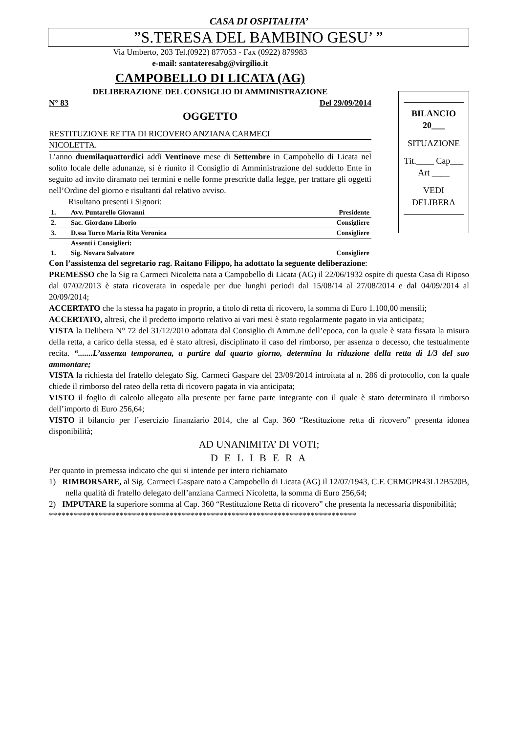CASA DI OSPITALITA’
”S.TERESA DEL BAMBINO GESU’ ”
Via Umberto, 203 Tel.(0922) 877053 - Fax (0922) 879983
e-mail: santateresabg@virgilio.it
CAMPOBELLO DI LICATA (AG)
DELIBERAZIONE DEL CONSIGLIO DI AMMINISTRAZIONE
N° 83 Del 29/09/2014
OGGETTO
RESTITUZIONE RETTA DI RICOVERO ANZIANA CARMECI
NICOLETTA.
L’anno duemilaquattordici addì Ventinove mese di Settembre in Campobello di Licata nel solito locale delle adunanze, si è riunito il Consiglio di Amministrazione del suddetto Ente in seguito ad invito diramato nei termini e nelle forme prescritte dalla legge, per trattare gli oggetti nell’Ordine del giorno e risultanti dal relativo avviso.
Risultano presenti i Signori:
| 1. | Avv. Puntarello Giovanni | Presidente |
| 2. | Sac. Giordano Liborio | Consigliere |
| 3. | D.ssa Turco Maria Rita Veronica | Consigliere |
| | Assenti i Consiglieri: | |
| 1. | Sig. Novara Salvatore | Consigliere |
BILANCIO 20___
SITUAZIONE
Tit.____ Cap___ Art ____
VEDI DELIBERA
Con l’assistenza del segretario rag. Raitano Filippo, ha adottato la seguente deliberazione:
PREMESSO che la Sig ra Carmeci Nicoletta nata a Campobello di Licata (AG) il 22/06/1932 ospite di questa Casa di Riposo dal 07/02/2013 è stata ricoverata in ospedale per due lunghi periodi dal 15/08/14 al 27/08/2014 e dal 04/09/2014 al 20/09/2014;
ACCERTATO che la stessa ha pagato in proprio, a titolo di retta di ricovero, la somma di Euro 1.100,00 mensili;
ACCERTATO, altresì, che il predetto importo relativo ai vari mesi è stato regolarmente pagato in via anticipata;
VISTA la Delibera N° 72 del 31/12/2010 adottata dal Consiglio di Amm.ne dell’epoca, con la quale è stata fissata la misura della retta, a carico della stessa, ed è stato altresì, disciplinato il caso del rimborso, per assenza o decesso, che testualmente recita. “.......L’assenza temporanea, a partire dal quarto giorno, determina la riduzione della retta di 1/3 del suo ammontare;
VISTA la richiesta del fratello delegato Sig. Carmeci Gaspare del 23/09/2014 introitata al n. 286 di protocollo, con la quale chiede il rimborso del rateo della retta di ricovero pagata in via anticipata;
VISTO il foglio di calcolo allegato alla presente per farne parte integrante con il quale è stato determinato il rimborso dell’importo di Euro 256,64;
VISTO il bilancio per l’esercizio finanziario 2014, che al Cap. 360 “Restituzione retta di ricovero” presenta idonea disponibilità;
AD UNANIMITA’ DI VOTI;
D E L I B E R A
Per quanto in premessa indicato che qui si intende per intero richiamato
1) RIMBORSARE, al Sig. Carmeci Gaspare nato a Campobello di Licata (AG) il 12/07/1943, C.F. CRMGPR43L12B520B, nella qualità di fratello delegato dell’anziana Carmeci Nicoletta, la somma di Euro 256,64;
2) IMPUTARE la superiore somma al Cap. 360 “Restituzione Retta di ricovero” che presenta la necessaria disponibilità;
**************************************************************************